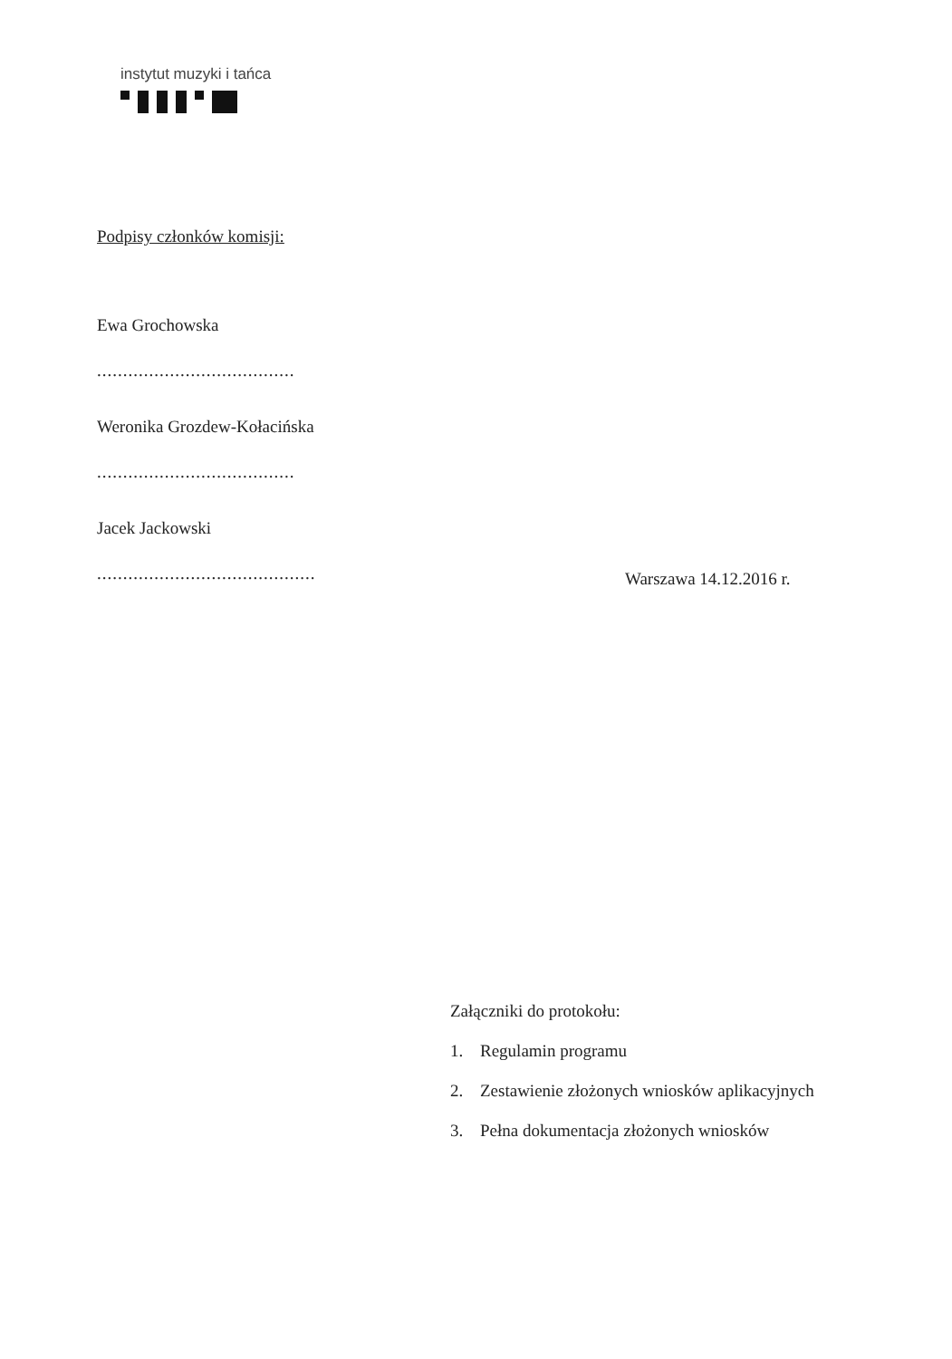instytut muzyki i tańca
Podpisy członków komisji:
Ewa Grochowska
......................................
Weronika Grozdew-Kołacińska
......................................
Jacek Jackowski
..........................................
Warszawa 14.12.2016 r.
Załączniki do protokołu:
1. Regulamin programu
2. Zestawienie złożonych wniosków aplikacyjnych
3. Pełna dokumentacja złożonych wniosków